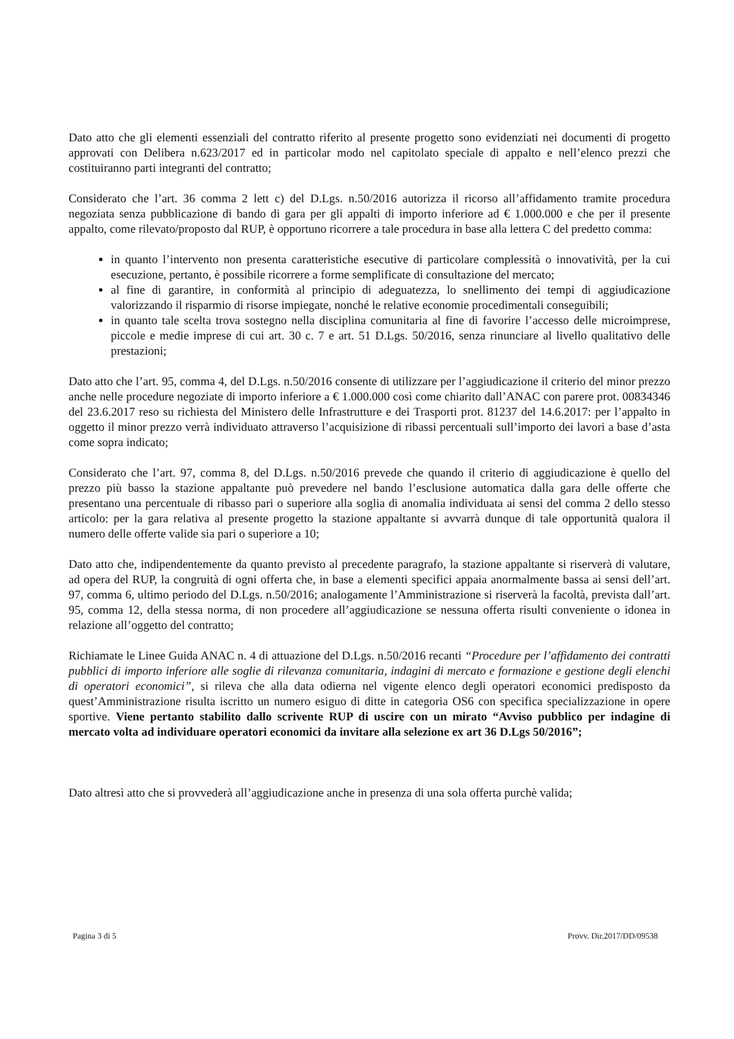Dato atto che gli elementi essenziali del contratto riferito al presente progetto sono evidenziati nei documenti di progetto approvati con Delibera n.623/2017 ed in particolar modo nel capitolato speciale di appalto e nell’elenco prezzi che costituiranno parti integranti del contratto;
Considerato che l’art. 36 comma 2 lett c) del D.Lgs. n.50/2016 autorizza il ricorso all’affidamento tramite procedura negoziata senza pubblicazione di bando di gara per gli appalti di importo inferiore ad € 1.000.000 e che per il presente appalto, come rilevato/proposto dal RUP, è opportuno ricorrere a tale procedura in base alla lettera C del predetto comma:
in quanto l’intervento non presenta caratteristiche esecutive di particolare complessità o innovatività, per la cui esecuzione, pertanto, è possibile ricorrere a forme semplificate di consultazione del mercato;
al fine di garantire, in conformità al principio di adeguatezza, lo snellimento dei tempi di aggiudicazione valorizzando il risparmio di risorse impiegate, nonché le relative economie procedimentali conseguibili;
in quanto tale scelta trova sostegno nella disciplina comunitaria al fine di favorire l’accesso delle microimprese, piccole e medie imprese di cui art. 30 c. 7 e art. 51 D.Lgs. 50/2016, senza rinunciare al livello qualitativo delle prestazioni;
Dato atto che l’art. 95, comma 4, del D.Lgs. n.50/2016 consente di utilizzare per l’aggiudicazione il criterio del minor prezzo anche nelle procedure negoziate di importo inferiore a € 1.000.000 così come chiarito dall’ANAC con parere prot. 00834346 del 23.6.2017 reso su richiesta del Ministero delle Infrastrutture e dei Trasporti prot. 81237 del 14.6.2017: per l’appalto in oggetto il minor prezzo verrà individuato attraverso l’acquisizione di ribassi percentuali sull’importo dei lavori a base d’asta come sopra indicato;
Considerato che l’art. 97, comma 8, del D.Lgs. n.50/2016 prevede che quando il criterio di aggiudicazione è quello del prezzo più basso la stazione appaltante può prevedere nel bando l’esclusione automatica dalla gara delle offerte che presentano una percentuale di ribasso pari o superiore alla soglia di anomalia individuata ai sensi del comma 2 dello stesso articolo: per la gara relativa al presente progetto la stazione appaltante si avvarrà dunque di tale opportunità qualora il numero delle offerte valide sia pari o superiore a 10;
Dato atto che, indipendentemente da quanto previsto al precedente paragrafo, la stazione appaltante si riserverà di valutare, ad opera del RUP, la congruità di ogni offerta che, in base a elementi specifici appaia anormalmente bassa ai sensi dell’art. 97, comma 6, ultimo periodo del D.Lgs. n.50/2016; analogamente l’Amministrazione si riserverà la facoltà, prevista dall’art. 95, comma 12, della stessa norma, di non procedere all’aggiudicazione se nessuna offerta risulti conveniente o idonea in relazione all’oggetto del contratto;
Richiamate le Linee Guida ANAC n. 4 di attuazione del D.Lgs. n.50/2016 recanti “Procedure per l’affidamento dei contratti pubblici di importo inferiore alle soglie di rilevanza comunitaria, indagini di mercato e formazione e gestione degli elenchi di operatori economici”, si rileva che alla data odierna nel vigente elenco degli operatori economici predisposto da quest’Amministrazione risulta iscritto un numero esiguo di ditte in categoria OS6 con specifica specializzazione in opere sportive. Viene pertanto stabilito dallo scrivente RUP di uscire con un mirato “Avviso pubblico per indagine di mercato volta ad individuare operatori economici da invitare alla selezione ex art 36 D.Lgs 50/2016”;
Dato altresì atto che si provvederà all’aggiudicazione anche in presenza di una sola offerta purchè valida;
Pagina 3 di 5 Provv. Dir.2017/DD/09538